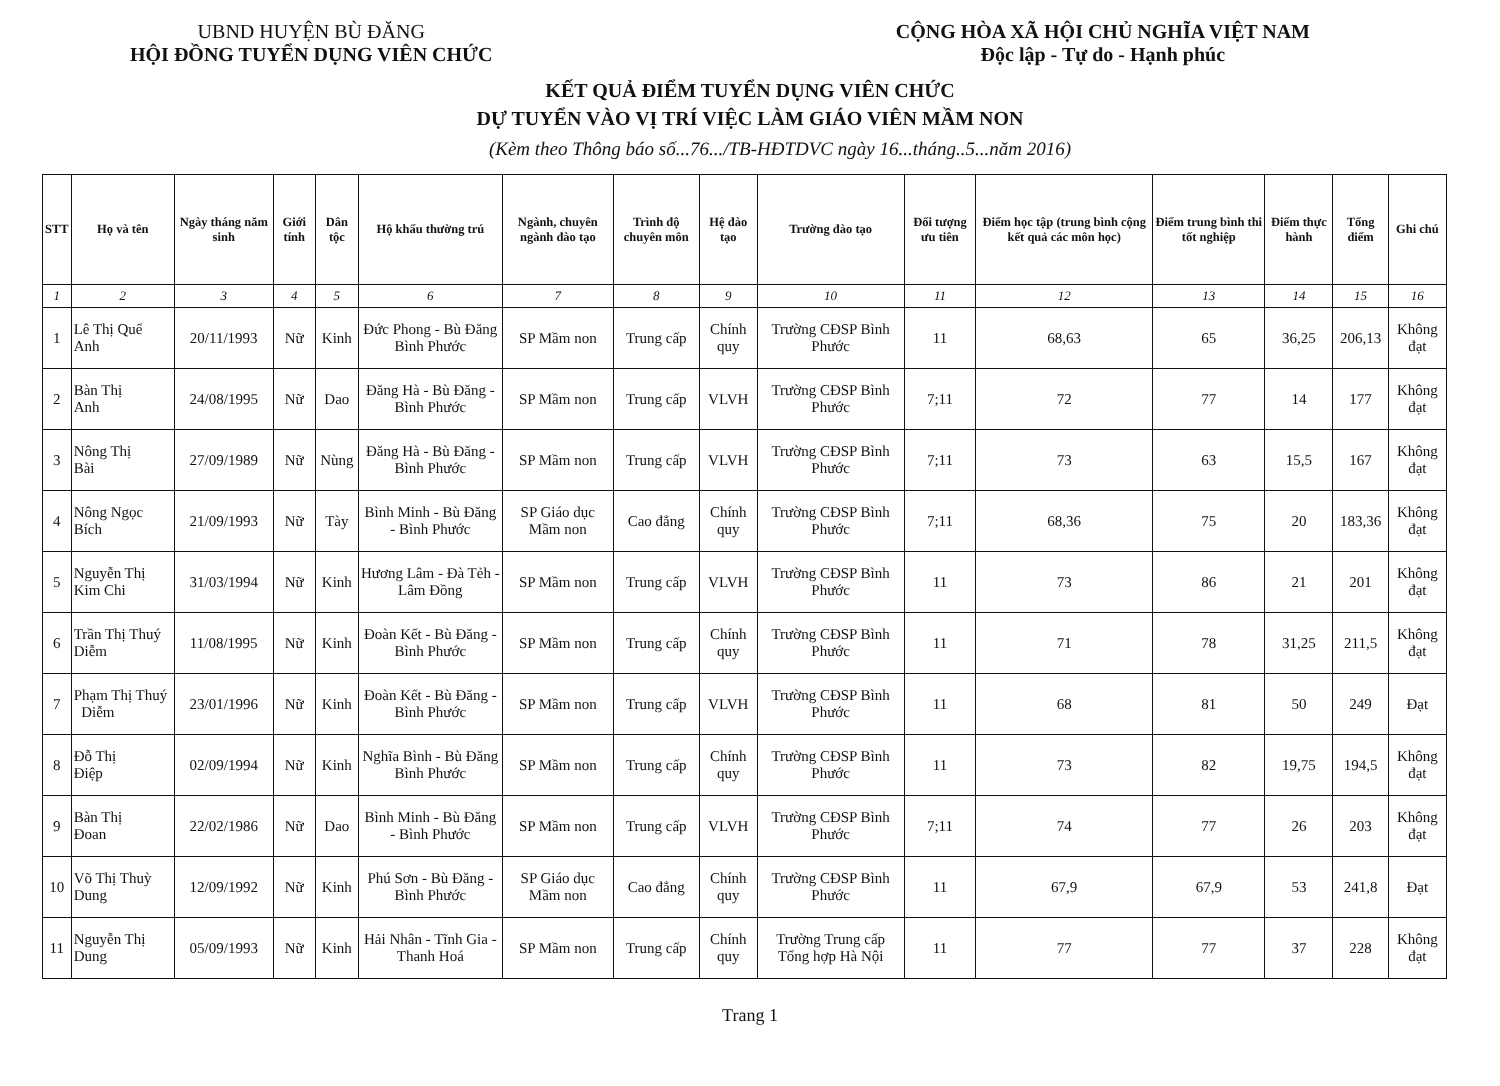UBND HUYỆN BÙ ĐĂNG
HỘI ĐỒNG TUYỂN DỤNG VIÊN CHỨC
CỘNG HÒA XÃ HỘI CHỦ NGHĨA VIỆT NAM
Độc lập - Tự do - Hạnh phúc
KẾT QUẢ ĐIỂM TUYỂN DỤNG VIÊN CHỨC
DỰ TUYỂN VÀO VỊ TRÍ VIỆC LÀM GIÁO VIÊN MẦM NON
(Kèm theo Thông báo số...76.../TB-HĐTDVC ngày 16...tháng..5...năm 2016)
| STT | Họ và tên | Ngày tháng năm sinh | Giới tính | Dân tộc | Hộ khẩu thường trú | Ngành, chuyên ngành đào tạo | Trình độ chuyên môn | Hệ đào tạo | Trường đào tạo | Đối tượng ưu tiên | Điểm học tập (trung bình cộng kết quả các môn học) | Điểm trung bình thi tốt nghiệp | Điểm thực hành | Tổng điểm | Ghi chú |
| --- | --- | --- | --- | --- | --- | --- | --- | --- | --- | --- | --- | --- | --- | --- | --- |
| 1 | 2 | 3 | 4 | 5 | 6 | 7 | 8 | 9 | 10 | 11 | 12 | 13 | 14 | 15 | 16 |
| 1 | Lê Thị Quế Anh | 20/11/1993 | Nữ | Kinh | Đức Phong - Bù Đăng Bình Phước | SP Mầm non | Trung cấp | Chính quy | Trường CĐSP Bình Phước | 11 | 68,63 | 65 | 36,25 | 206,13 | Không đạt |
| 2 | Bàn Thị Anh | 24/08/1995 | Nữ | Dao | Đăng Hà - Bù Đăng - Bình Phước | SP Mầm non | Trung cấp | VLVH | Trường CĐSP Bình Phước | 7;11 | 72 | 77 | 14 | 177 | Không đạt |
| 3 | Nông Thị Bài | 27/09/1989 | Nữ | Nùng | Đăng Hà - Bù Đăng - Bình Phước | SP Mầm non | Trung cấp | VLVH | Trường CĐSP Bình Phước | 7;11 | 73 | 63 | 15,5 | 167 | Không đạt |
| 4 | Nông Ngọc Bích | 21/09/1993 | Nữ | Tày | Bình Minh - Bù Đăng - Bình Phước | SP Giáo dục Mầm non | Cao đẳng | Chính quy | Trường CĐSP Bình Phước | 7;11 | 68,36 | 75 | 20 | 183,36 | Không đạt |
| 5 | Nguyễn Thị Kim Chi | 31/03/1994 | Nữ | Kinh | Hương Lâm - Đà Tẻh - Lâm Đồng | SP Mầm non | Trung cấp | VLVH | Trường CĐSP Bình Phước | 11 | 73 | 86 | 21 | 201 | Không đạt |
| 6 | Trần Thị Thuý Diễm | 11/08/1995 | Nữ | Kinh | Đoàn Kết - Bù Đăng - Bình Phước | SP Mầm non | Trung cấp | Chính quy | Trường CĐSP Bình Phước | 11 | 71 | 78 | 31,25 | 211,5 | Không đạt |
| 7 | Phạm Thị Thuý Diễm | 23/01/1996 | Nữ | Kinh | Đoàn Kết - Bù Đăng - Bình Phước | SP Mầm non | Trung cấp | VLVH | Trường CĐSP Bình Phước | 11 | 68 | 81 | 50 | 249 | Đạt |
| 8 | Đỗ Thị Điệp | 02/09/1994 | Nữ | Kinh | Nghĩa Bình - Bù Đăng Bình Phước | SP Mầm non | Trung cấp | Chính quy | Trường CĐSP Bình Phước | 11 | 73 | 82 | 19,75 | 194,5 | Không đạt |
| 9 | Bàn Thị Đoan | 22/02/1986 | Nữ | Dao | Bình Minh - Bù Đăng - Bình Phước | SP Mầm non | Trung cấp | VLVH | Trường CĐSP Bình Phước | 7;11 | 74 | 77 | 26 | 203 | Không đạt |
| 10 | Võ Thị Thuỳ Dung | 12/09/1992 | Nữ | Kinh | Phú Sơn - Bù Đăng - Bình Phước | SP Giáo dục Mầm non | Cao đẳng | Chính quy | Trường CĐSP Bình Phước | 11 | 67,9 | 67,9 | 53 | 241,8 | Đạt |
| 11 | Nguyễn Thị Dung | 05/09/1993 | Nữ | Kinh | Hải Nhân - Tĩnh Gia - Thanh Hoá | SP Mầm non | Trung cấp | Chính quy | Trường Trung cấp Tổng hợp Hà Nội | 11 | 77 | 77 | 37 | 228 | Không đạt |
Trang 1